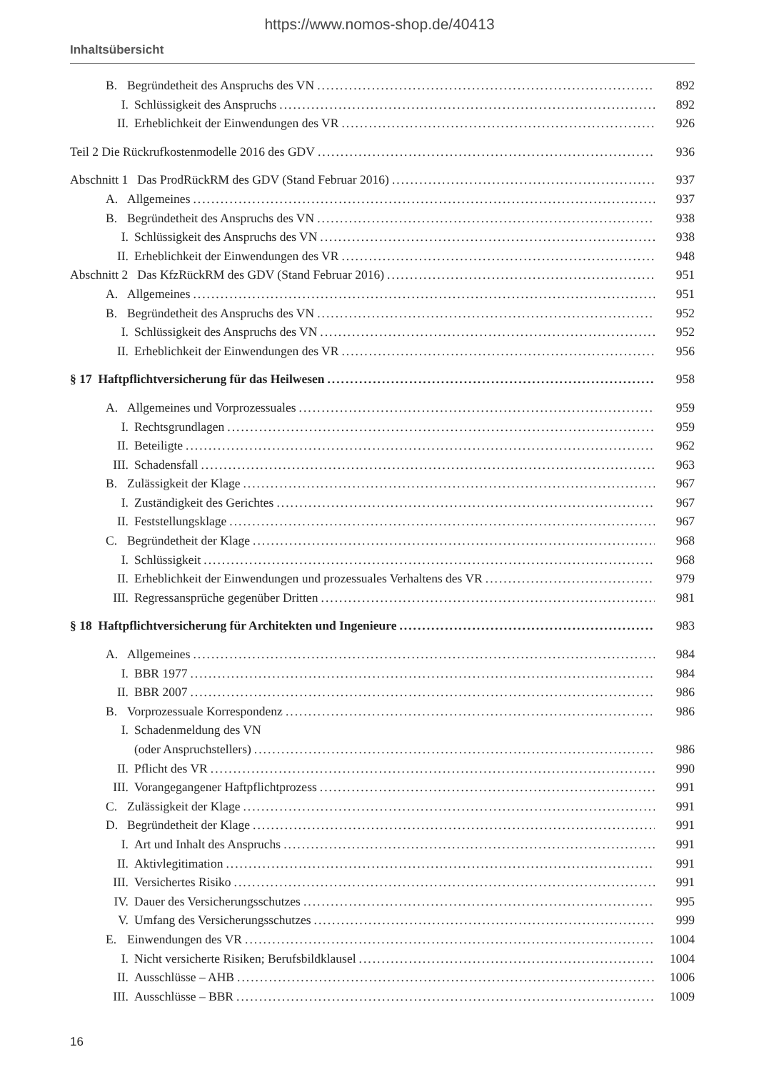https://www.nomos-shop.de/40413
Inhaltsübersicht
B. Begründetheit des Anspruchs des VN 892
I. Schlüssigkeit des Anspruchs 892
II. Erheblichkeit der Einwendungen des VR 926
Teil 2 Die Rückrufkostenmodelle 2016 des GDV 936
Abschnitt 1 Das ProdRückRM des GDV (Stand Februar 2016) 937
A. Allgemeines 937
B. Begründetheit des Anspruchs des VN 938
I. Schlüssigkeit des Anspruchs des VN 938
II. Erheblichkeit der Einwendungen des VR 948
Abschnitt 2 Das KfzRückRM des GDV (Stand Februar 2016) 951
A. Allgemeines 951
B. Begründetheit des Anspruchs des VN 952
I. Schlüssigkeit des Anspruchs des VN 952
II. Erheblichkeit der Einwendungen des VR 956
§ 17 Haftpflichtversicherung für das Heilwesen 958
A. Allgemeines und Vorprozessuales 959
I. Rechtsgrundlagen 959
II. Beteiligte 962
III. Schadensfall 963
B. Zulässigkeit der Klage 967
I. Zuständigkeit des Gerichtes 967
II. Feststellungsklage 967
C. Begründetheit der Klage 968
I. Schlüssigkeit 968
II. Erheblichkeit der Einwendungen und prozessuales Verhaltens des VR 979
III. Regressansprüche gegenüber Dritten 981
§ 18 Haftpflichtversicherung für Architekten und Ingenieure 983
A. Allgemeines 984
I. BBR 1977 984
II. BBR 2007 986
B. Vorprozessuale Korrespondenz 986
I. Schadenmeldung des VN
(oder Anspruchstellers) 986
II. Pflicht des VR 990
III. Vorangegangener Haftpflichtprozess 991
C. Zulässigkeit der Klage 991
D. Begründetheit der Klage 991
I. Art und Inhalt des Anspruchs 991
II. Aktivlegitimation 991
III. Versichertes Risiko 991
IV. Dauer des Versicherungsschutzes 995
V. Umfang des Versicherungsschutzes 999
E. Einwendungen des VR 1004
I. Nicht versicherte Risiken; Berufsbildklausel 1004
II. Ausschlüsse – AHB 1006
III. Ausschlüsse – BBR 1009
16